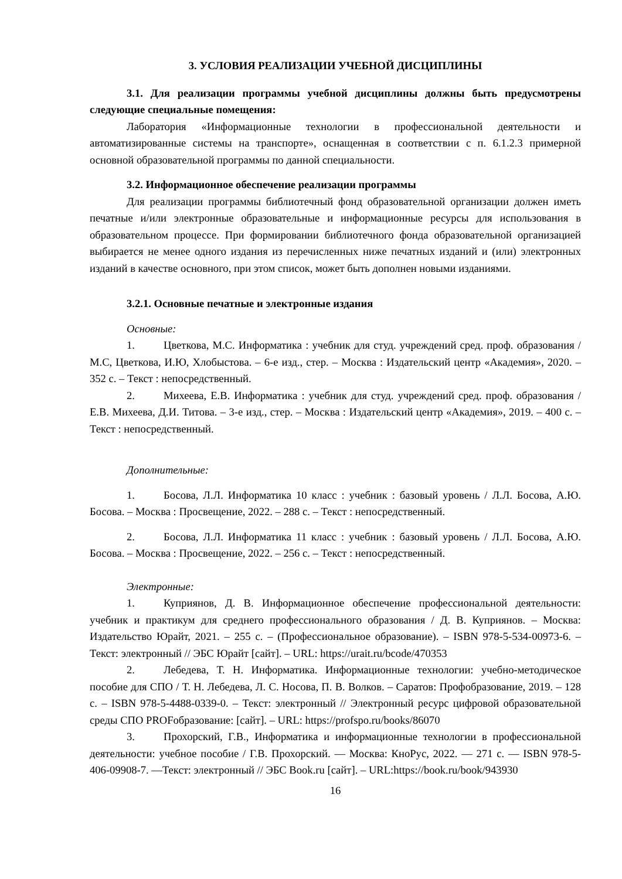3. УСЛОВИЯ РЕАЛИЗАЦИИ УЧЕБНОЙ ДИСЦИПЛИНЫ
3.1. Для реализации программы учебной дисциплины должны быть предусмотрены следующие специальные помещения:
Лаборатория «Информационные технологии в профессиональной деятельности и автоматизированные системы на транспорте», оснащенная в соответствии с п. 6.1.2.3 примерной основной образовательной программы по данной специальности.
3.2. Информационное обеспечение реализации программы
Для реализации программы библиотечный фонд образовательной организации должен иметь печатные и/или электронные образовательные и информационные ресурсы для использования в образовательном процессе. При формировании библиотечного фонда образовательной организацией выбирается не менее одного издания из перечисленных ниже печатных изданий и (или) электронных изданий в качестве основного, при этом список, может быть дополнен новыми изданиями.
3.2.1. Основные печатные и электронные издания
Основные:
1. Цветкова, М.С. Информатика : учебник для студ. учреждений сред. проф. образования / М.С, Цветкова, И.Ю, Хлобыстова. – 6-е изд., стер. – Москва : Издательский центр «Академия», 2020. – 352 с. – Текст : непосредственный.
2. Михеева, Е.В. Информатика : учебник для студ. учреждений сред. проф. образования / Е.В. Михеева, Д.И. Титова. – 3-е изд., стер. – Москва : Издательский центр «Академия», 2019. – 400 с. – Текст : непосредственный.
Дополнительные:
1. Босова, Л.Л. Информатика 10 класс : учебник : базовый уровень / Л.Л. Босова, А.Ю. Босова. – Москва : Просвещение, 2022. – 288 с. – Текст : непосредственный.
2. Босова, Л.Л. Информатика 11 класс : учебник : базовый уровень / Л.Л. Босова, А.Ю. Босова. – Москва : Просвещение, 2022. – 256 с. – Текст : непосредственный.
Электронные:
1. Куприянов, Д. В. Информационное обеспечение профессиональной деятельности: учебник и практикум для среднего профессионального образования / Д. В. Куприянов. – Москва: Издательство Юрайт, 2021. – 255 с. – (Профессиональное образование). – ISBN 978-5-534-00973-6. – Текст: электронный // ЭБС Юрайт [сайт]. – URL: https://urait.ru/bcode/470353
2. Лебедева, Т. Н. Информатика. Информационные технологии: учебно-методическое пособие для СПО / Т. Н. Лебедева, Л. С. Носова, П. В. Волков. – Саратов: Профобразование, 2019. – 128 с. – ISBN 978-5-4488-0339-0. – Текст: электронный // Электронный ресурс цифровой образовательной среды СПО PROFобразование: [сайт]. – URL: https://profspo.ru/books/86070
3. Прохорский, Г.В., Информатика и информационные технологии в профессиональной деятельности: учебное пособие / Г.В. Прохорский. — Москва: КноРус, 2022. — 271 с. — ISBN 978-5-406-09908-7. —Текст: электронный // ЭБС Book.ru [сайт]. – URL:https://book.ru/book/943930
16